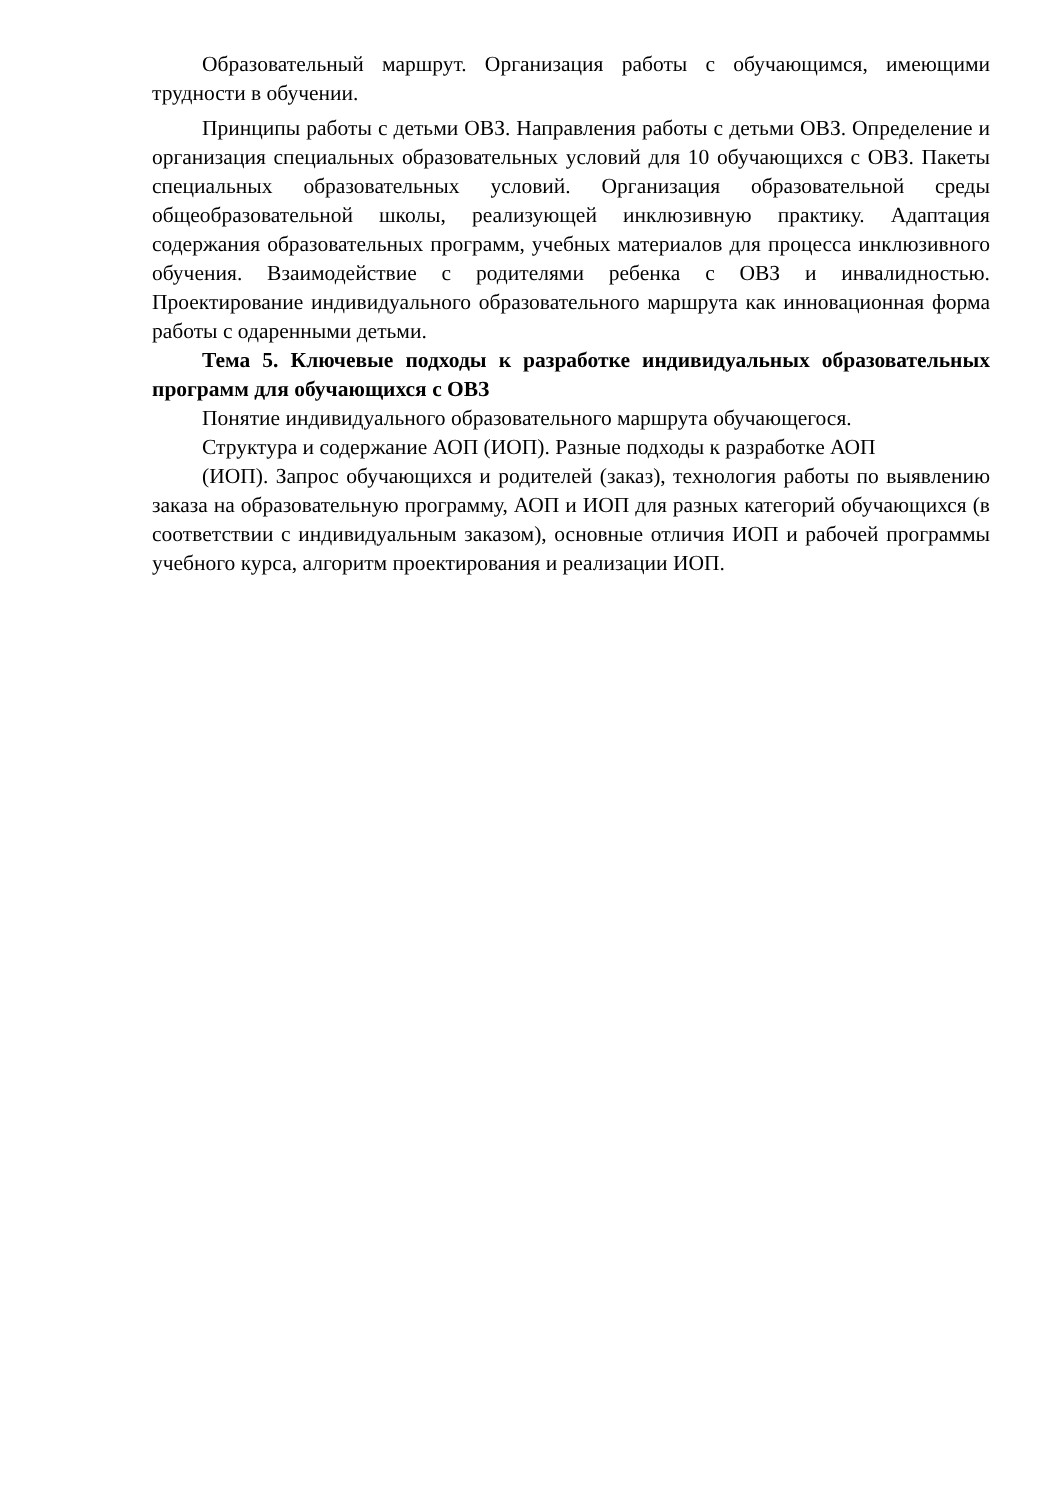Образовательный маршрут. Организация работы с обучающимся, имеющими трудности в обучении.
Принципы работы с детьми ОВЗ. Направления работы с детьми ОВЗ. Определение и организация специальных образовательных условий для 10 обучающихся с ОВЗ. Пакеты специальных образовательных условий. Организация образовательной среды общеобразовательной школы, реализующей инклюзивную практику. Адаптация содержания образовательных программ, учебных материалов для процесса инклюзивного обучения. Взаимодействие с родителями ребенка с ОВЗ и инвалидностью. Проектирование индивидуального образовательного маршрута как инновационная форма работы с одаренными детьми.
Тема 5. Ключевые подходы к разработке индивидуальных образовательных программ для обучающихся с ОВЗ
Понятие индивидуального образовательного маршрута обучающегося.
Структура и содержание АОП (ИОП). Разные подходы к разработке АОП
(ИОП). Запрос обучающихся и родителей (заказ), технология работы по выявлению заказа на образовательную программу, АОП и ИОП для разных категорий обучающихся (в соответствии с индивидуальным заказом), основные отличия ИОП и рабочей программы учебного курса, алгоритм проектирования и реализации ИОП.